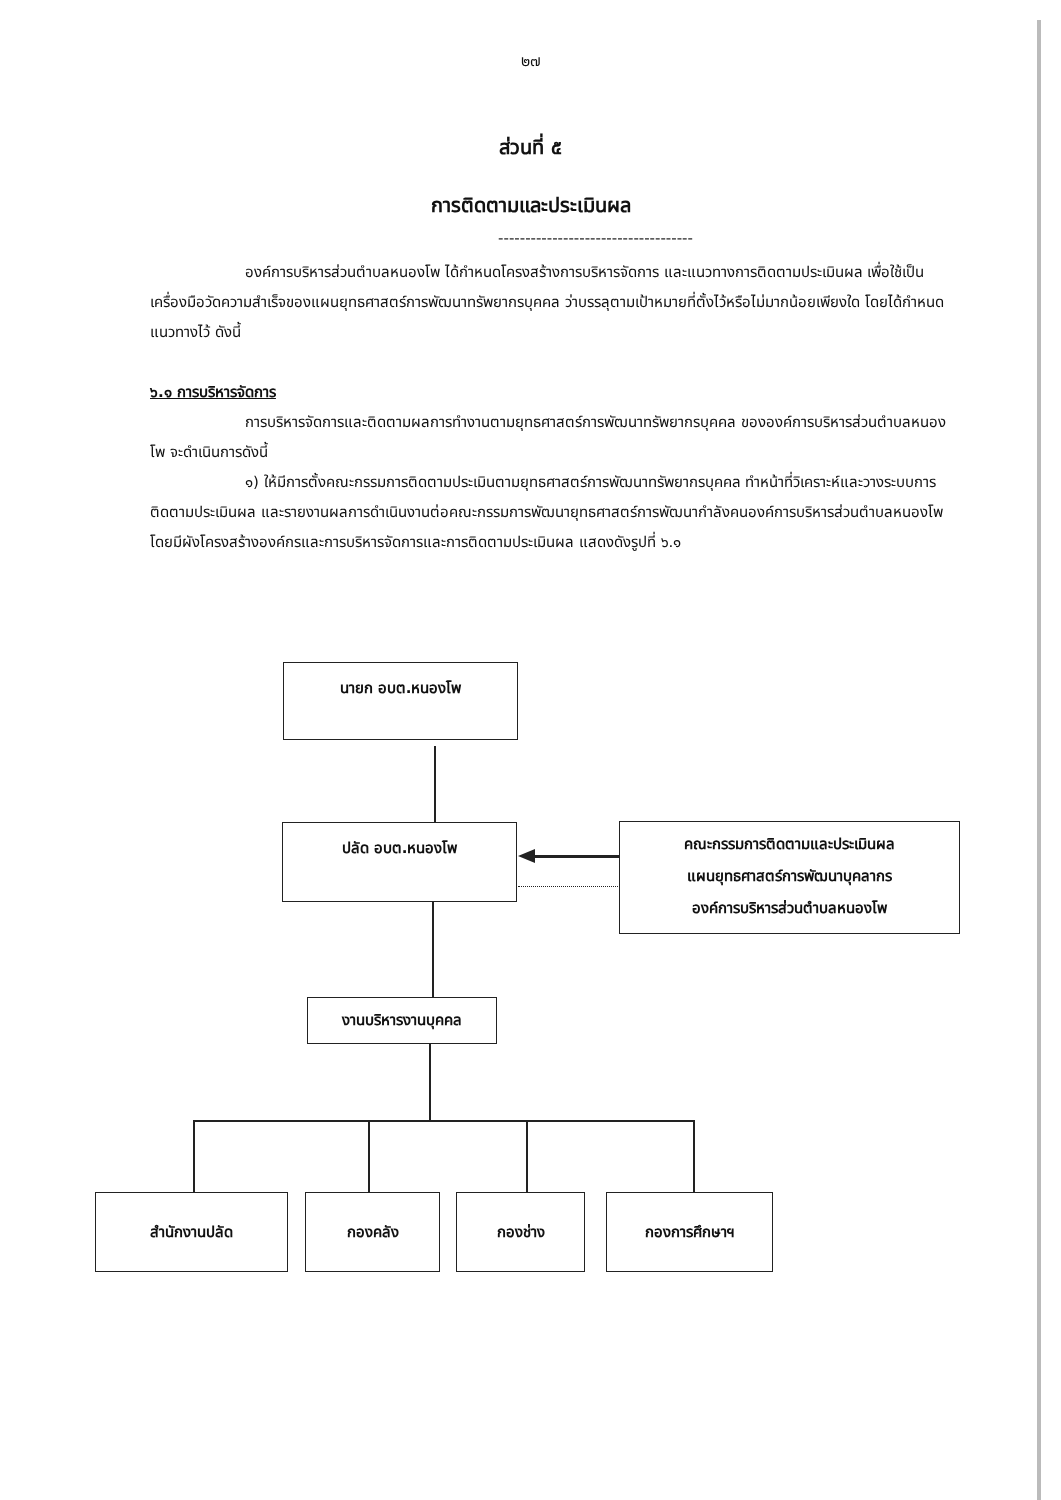๒๗
ส่วนที่ ๕
การติดตามและประเมินผล
------------------------------------
องค์การบริหารส่วนตำบลหนองโพ ได้กำหนดโครงสร้างการบริหารจัดการ และแนวทางการติดตามประเมินผล เพื่อใช้เป็นเครื่องมือวัดความสำเร็จของแผนยุทธศาสตร์การพัฒนาทรัพยากรบุคคล ว่าบรรลุตามเป้าหมายที่ตั้งไว้หรือไม่มากน้อยเพียงใด โดยได้กำหนดแนวทางไว้ ดังนี้
๖.๑ การบริหารจัดการ
การบริหารจัดการและติดตามผลการทำงานตามยุทธศาสตร์การพัฒนาทรัพยากรบุคคล ขององค์การบริหารส่วนตำบลหนองโพ จะดำเนินการดังนี้
๑) ให้มีการตั้งคณะกรรมการติดตามประเมินตามยุทธศาสตร์การพัฒนาทรัพยากรบุคคล ทำหน้าที่วิเคราะห์และวางระบบการติดตามประเมินผล และรายงานผลการดำเนินงานต่อคณะกรรมการพัฒนายุทธศาสตร์การพัฒนากำลังคนองค์การบริหารส่วนตำบลหนองโพ โดยมีผังโครงสร้างองค์กรและการบริหารจัดการและการติดตามประเมินผล แสดงดังรูปที่ ๖.๑
นายก อบต.หนองโพ
ปลัด อบต.หนองโพ
คณะกรรมการติดตามและประเมินผล
แผนยุทธศาสตร์การพัฒนาบุคลากร
องค์การบริหารส่วนตำบลหนองโพ
งานบริหารงานบุคคล
สำนักงานปลัด กองคลัง กองช่าง กองการศึกษาฯ